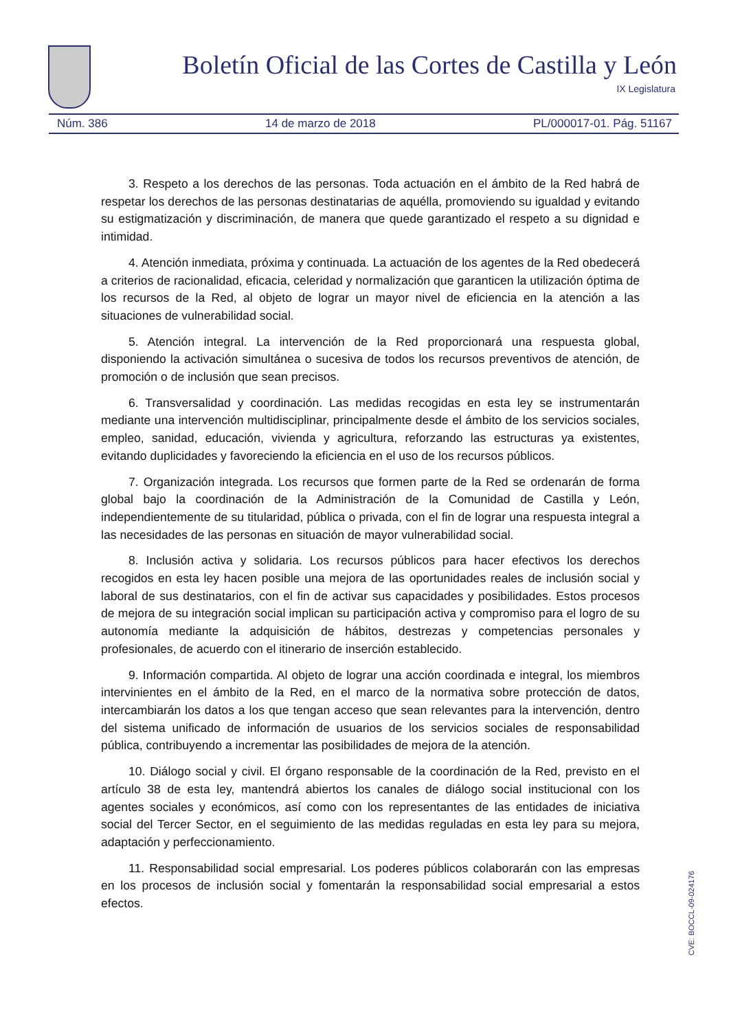Boletín Oficial de las Cortes de Castilla y León
IX Legislatura
Núm. 386 14 de marzo de 2018 PL/000017-01. Pág. 51167
3. Respeto a los derechos de las personas. Toda actuación en el ámbito de la Red habrá de respetar los derechos de las personas destinatarias de aquélla, promoviendo su igualdad y evitando su estigmatización y discriminación, de manera que quede garantizado el respeto a su dignidad e intimidad.
4. Atención inmediata, próxima y continuada. La actuación de los agentes de la Red obedecerá a criterios de racionalidad, eficacia, celeridad y normalización que garanticen la utilización óptima de los recursos de la Red, al objeto de lograr un mayor nivel de eficiencia en la atención a las situaciones de vulnerabilidad social.
5. Atención integral. La intervención de la Red proporcionará una respuesta global, disponiendo la activación simultánea o sucesiva de todos los recursos preventivos de atención, de promoción o de inclusión que sean precisos.
6. Transversalidad y coordinación. Las medidas recogidas en esta ley se instrumentarán mediante una intervención multidisciplinar, principalmente desde el ámbito de los servicios sociales, empleo, sanidad, educación, vivienda y agricultura, reforzando las estructuras ya existentes, evitando duplicidades y favoreciendo la eficiencia en el uso de los recursos públicos.
7. Organización integrada. Los recursos que formen parte de la Red se ordenarán de forma global bajo la coordinación de la Administración de la Comunidad de Castilla y León, independientemente de su titularidad, pública o privada, con el fin de lograr una respuesta integral a las necesidades de las personas en situación de mayor vulnerabilidad social.
8. Inclusión activa y solidaria. Los recursos públicos para hacer efectivos los derechos recogidos en esta ley hacen posible una mejora de las oportunidades reales de inclusión social y laboral de sus destinatarios, con el fin de activar sus capacidades y posibilidades. Estos procesos de mejora de su integración social implican su participación activa y compromiso para el logro de su autonomía mediante la adquisición de hábitos, destrezas y competencias personales y profesionales, de acuerdo con el itinerario de inserción establecido.
9. Información compartida. Al objeto de lograr una acción coordinada e integral, los miembros intervinientes en el ámbito de la Red, en el marco de la normativa sobre protección de datos, intercambiarán los datos a los que tengan acceso que sean relevantes para la intervención, dentro del sistema unificado de información de usuarios de los servicios sociales de responsabilidad pública, contribuyendo a incrementar las posibilidades de mejora de la atención.
10. Diálogo social y civil. El órgano responsable de la coordinación de la Red, previsto en el artículo 38 de esta ley, mantendrá abiertos los canales de diálogo social institucional con los agentes sociales y económicos, así como con los representantes de las entidades de iniciativa social del Tercer Sector, en el seguimiento de las medidas reguladas en esta ley para su mejora, adaptación y perfeccionamiento.
11. Responsabilidad social empresarial. Los poderes públicos colaborarán con las empresas en los procesos de inclusión social y fomentarán la responsabilidad social empresarial a estos efectos.
CVE: BOCCL-09-024176